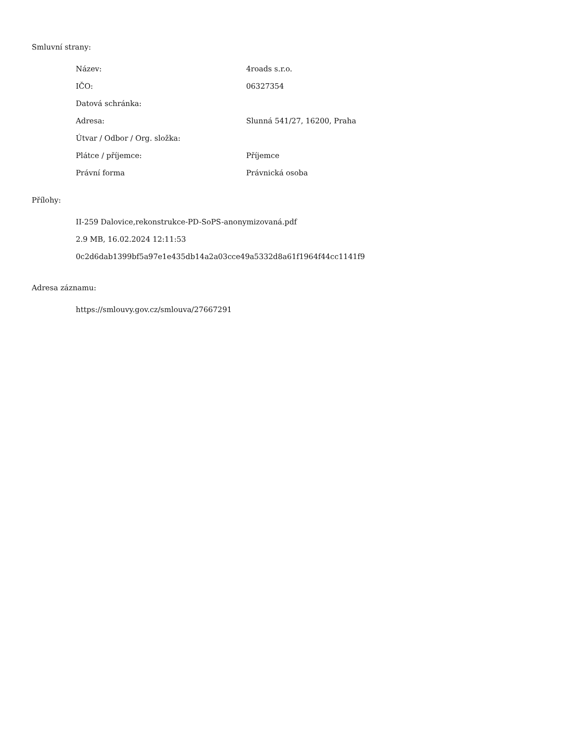Smluvní strany:
| Název: | 4roads s.r.o. |
| IČO: | 06327354 |
| Datová schránka: | |
| Adresa: | Slunná 541/27, 16200, Praha |
| Útvar / Odbor / Org. složka: | |
| Plátce / příjemce: | Příjemce |
| Právní forma | Právnická osoba |
Přílohy:
II-259 Dalovice,rekonstrukce-PD-SoPS-anonymizovaná.pdf
2.9 MB, 16.02.2024 12:11:53
0c2d6dab1399bf5a97e1e435db14a2a03cce49a5332d8a61f1964f44cc1141f9
Adresa záznamu:
https://smlouvy.gov.cz/smlouva/27667291